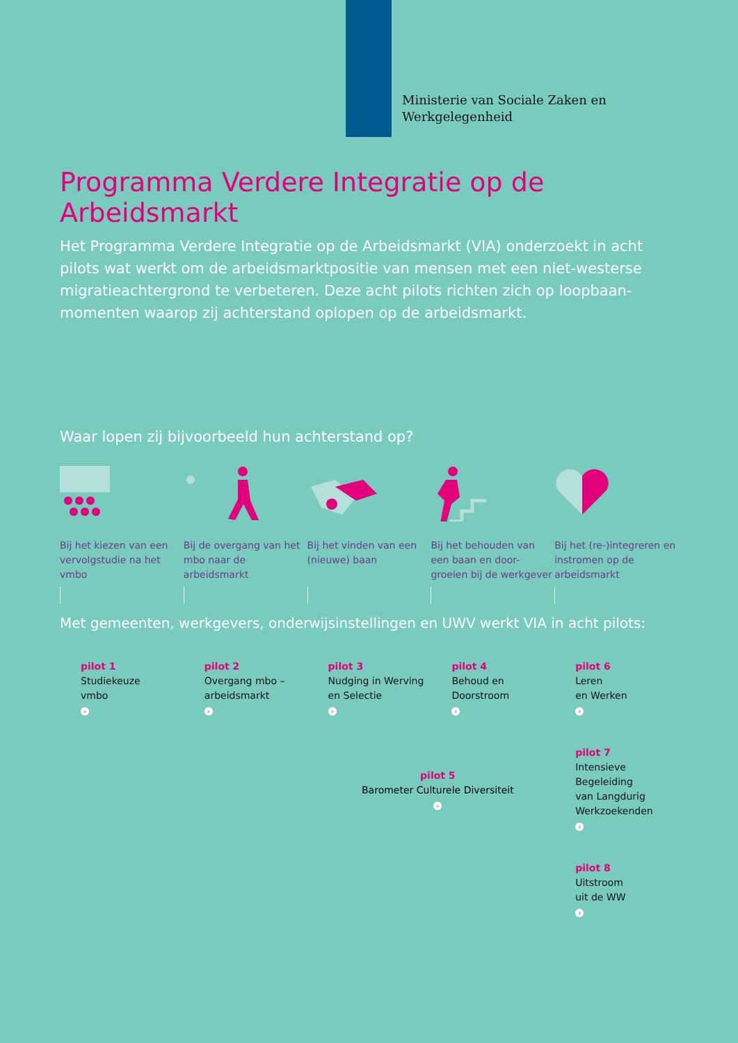Ministerie van Sociale Zaken en
Werkgelegenheid
Programma Verdere Integratie op de Arbeidsmarkt
Het Programma Verdere Integratie op de Arbeidsmarkt (VIA) onderzoekt in acht pilots wat werkt om de arbeidsmarktpositie van mensen met een niet-westerse migratieachtergrond te verbeteren. Deze acht pilots richten zich op loopbaan-momenten waarop zij achterstand oplopen op de arbeidsmarkt.
Waar lopen zij bijvoorbeeld hun achterstand op?
Bij het kiezen van een vervolgstudie na het vmbo
Bij de overgang van het mbo naar de arbeidsmarkt
Bij het vinden van een (nieuwe) baan
Bij het behouden van een baan en door-groeien bij de werkgever
Bij het (re-)integreren en instromen op de arbeidsmarkt
Met gemeenten, werkgevers, onderwijsinstellingen en UWV werkt VIA in acht pilots:
pilot 1
Studiekeuze
vmbo
›
pilot 2
Overgang mbo –
arbeidsmarkt
›
pilot 3
Nudging in Werving
en Selectie
›
pilot 4
Behoud en
Doorstroom
›
pilot 6
Leren
en Werken
›
pilot 7
Intensieve
Begeleiding
van Langdurig
Werkzoekenden
›
pilot 8
Uitstroom
uit de WW
›
pilot 5
Barometer Culturele Diversiteit
›